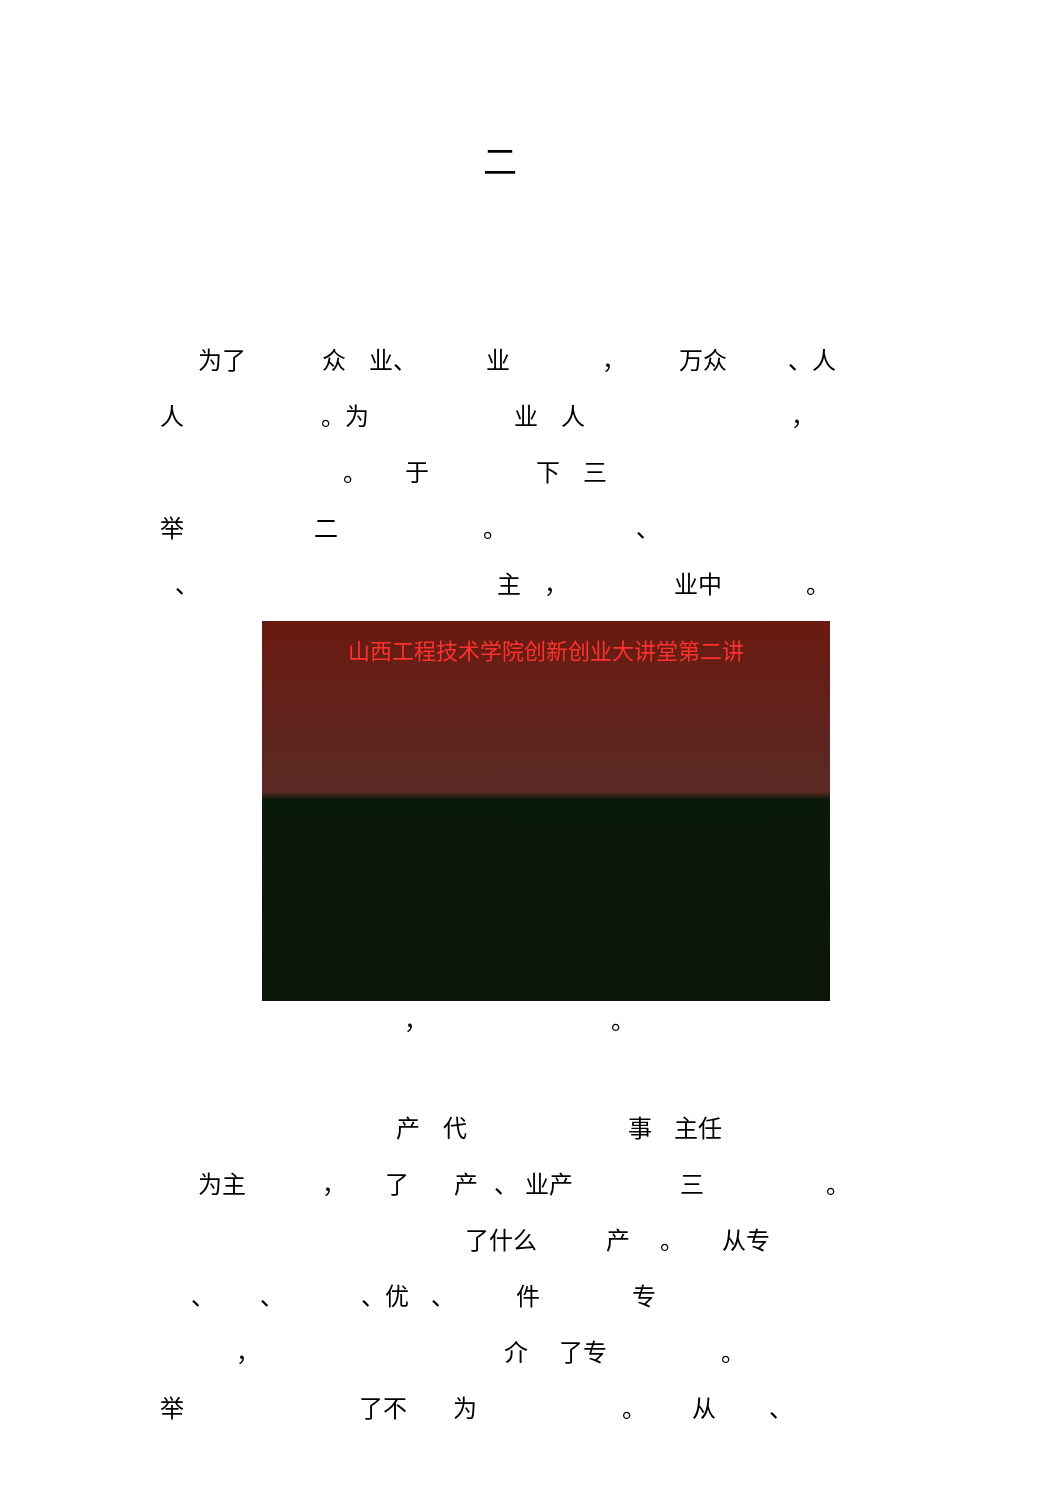二
为了 众 业、 业 ， 万众 、人
人 。为 业 人 ，
。 于 下 三
举 二 。 、
、 主 ， 业中 。
山西工程技术学院创新创业大讲堂第二讲
， 。
产 代 事 主任
为主 ， 了 产 、 业产 三 。
了什么 产 。 从专
、 、 、优 、 件 专
， 介 了专 。
举 了不 为 。 从 、